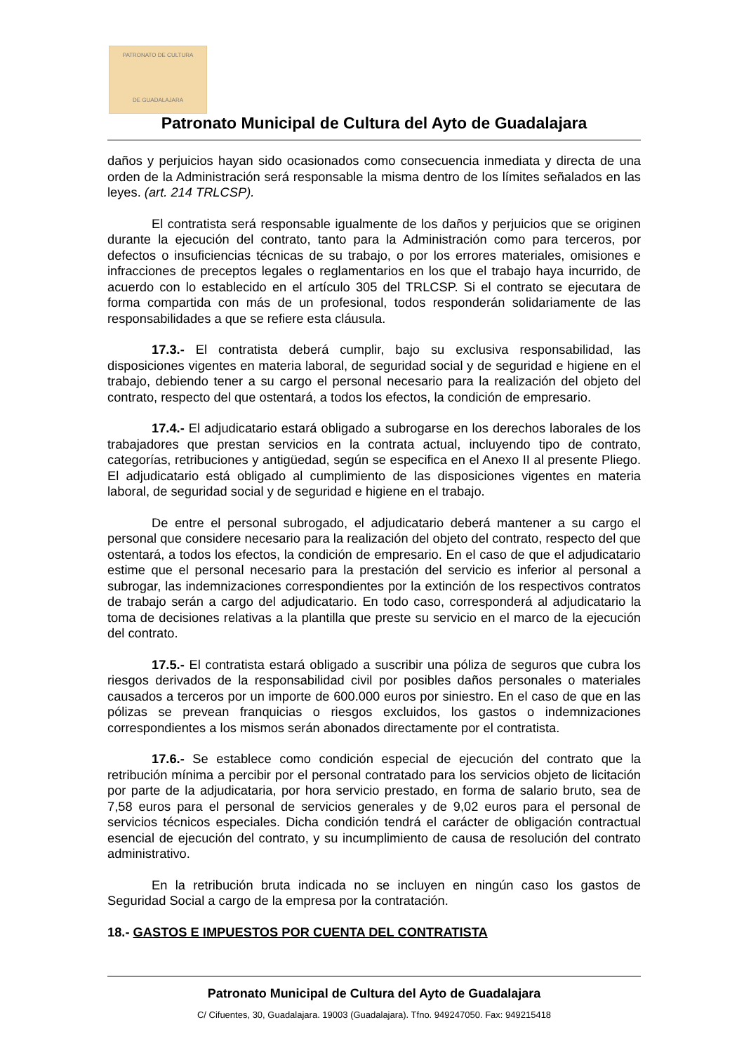PATRONATO DE CULTURA
DE GUADALAJARA
Patronato Municipal de Cultura del Ayto de Guadalajara
daños y perjuicios hayan sido ocasionados como consecuencia inmediata y directa de una orden de la Administración será responsable la misma dentro de los límites señalados en las leyes. (art. 214 TRLCSP).
El contratista será responsable igualmente de los daños y perjuicios que se originen durante la ejecución del contrato, tanto para la Administración como para terceros, por defectos o insuficiencias técnicas de su trabajo, o por los errores materiales, omisiones e infracciones de preceptos legales o reglamentarios en los que el trabajo haya incurrido, de acuerdo con lo establecido en el artículo 305 del TRLCSP. Si el contrato se ejecutara de forma compartida con más de un profesional, todos responderán solidariamente de las responsabilidades a que se refiere esta cláusula.
17.3.- El contratista deberá cumplir, bajo su exclusiva responsabilidad, las disposiciones vigentes en materia laboral, de seguridad social y de seguridad e higiene en el trabajo, debiendo tener a su cargo el personal necesario para la realización del objeto del contrato, respecto del que ostentará, a todos los efectos, la condición de empresario.
17.4.- El adjudicatario estará obligado a subrogarse en los derechos laborales de los trabajadores que prestan servicios en la contrata actual, incluyendo tipo de contrato, categorías, retribuciones y antigüedad, según se especifica en el Anexo II al presente Pliego. El adjudicatario está obligado al cumplimiento de las disposiciones vigentes en materia laboral, de seguridad social y de seguridad e higiene en el trabajo.
De entre el personal subrogado, el adjudicatario deberá mantener a su cargo el personal que considere necesario para la realización del objeto del contrato, respecto del que ostentará, a todos los efectos, la condición de empresario. En el caso de que el adjudicatario estime que el personal necesario para la prestación del servicio es inferior al personal a subrogar, las indemnizaciones correspondientes por la extinción de los respectivos contratos de trabajo serán a cargo del adjudicatario. En todo caso, corresponderá al adjudicatario la toma de decisiones relativas a la plantilla que preste su servicio en el marco de la ejecución del contrato.
17.5.- El contratista estará obligado a suscribir una póliza de seguros que cubra los riesgos derivados de la responsabilidad civil por posibles daños personales o materiales causados a terceros por un importe de 600.000 euros por siniestro. En el caso de que en las pólizas se prevean franquicias o riesgos excluidos, los gastos o indemnizaciones correspondientes a los mismos serán abonados directamente por el contratista.
17.6.- Se establece como condición especial de ejecución del contrato que la retribución mínima a percibir por el personal contratado para los servicios objeto de licitación por parte de la adjudicataria, por hora servicio prestado, en forma de salario bruto, sea de 7,58 euros para el personal de servicios generales y de 9,02 euros para el personal de servicios técnicos especiales. Dicha condición tendrá el carácter de obligación contractual esencial de ejecución del contrato, y su incumplimiento de causa de resolución del contrato administrativo.
En la retribución bruta indicada no se incluyen en ningún caso los gastos de Seguridad Social a cargo de la empresa por la contratación.
18.- GASTOS E IMPUESTOS POR CUENTA DEL CONTRATISTA
Patronato Municipal de Cultura del Ayto de Guadalajara
C/ Cifuentes, 30, Guadalajara. 19003 (Guadalajara). Tfno. 949247050. Fax: 949215418